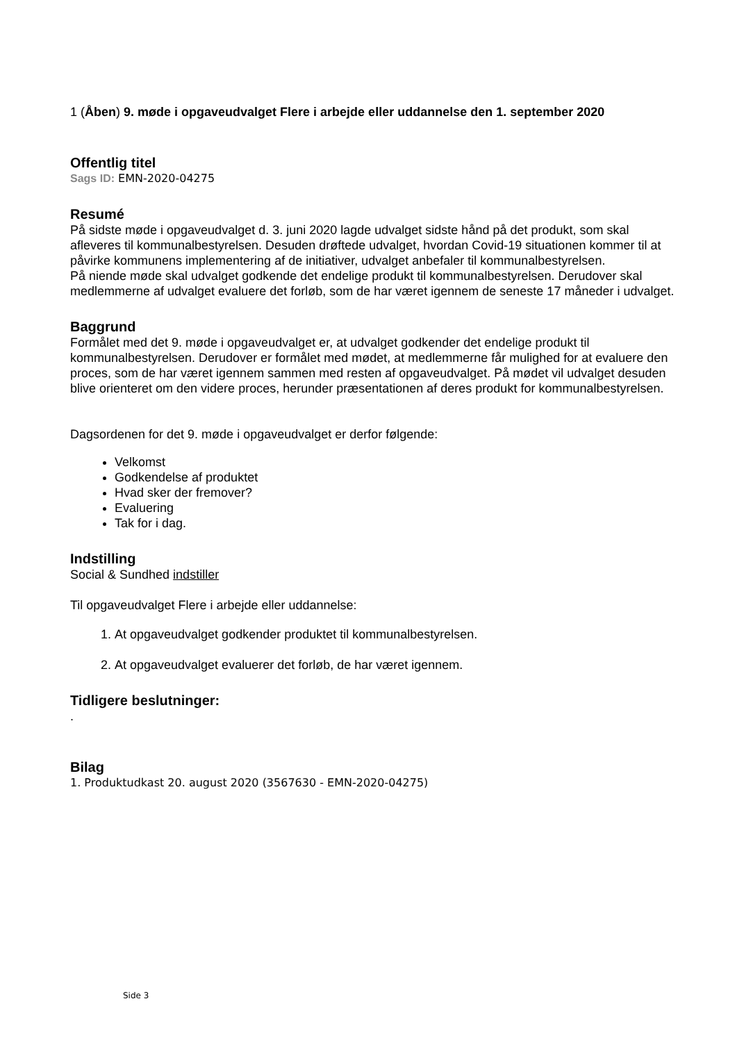1 (Åben) 9. møde i opgaveudvalget Flere i arbejde eller uddannelse den 1. september 2020
Offentlig titel
Sags ID: EMN-2020-04275
Resumé
På sidste møde i opgaveudvalget d. 3. juni 2020 lagde udvalget sidste hånd på det produkt, som skal afleveres til kommunalbestyrelsen. Desuden drøftede udvalget, hvordan Covid-19 situationen kommer til at påvirke kommunens implementering af de initiativer, udvalget anbefaler til kommunalbestyrelsen.
På niende møde skal udvalget godkende det endelige produkt til kommunalbestyrelsen. Derudover skal medlemmerne af udvalget evaluere det forløb, som de har været igennem de seneste 17 måneder i udvalget.
Baggrund
Formålet med det 9. møde i opgaveudvalget er, at udvalget godkender det endelige produkt til kommunalbestyrelsen. Derudover er formålet med mødet, at medlemmerne får mulighed for at evaluere den proces, som de har været igennem sammen med resten af opgaveudvalget. På mødet vil udvalget desuden blive orienteret om den videre proces, herunder præsentationen af deres produkt for kommunalbestyrelsen.
Dagsordenen for det 9. møde i opgaveudvalget er derfor følgende:
Velkomst
Godkendelse af produktet
Hvad sker der fremover?
Evaluering
Tak for i dag.
Indstilling
Social & Sundhed indstiller
Til opgaveudvalget Flere i arbejde eller uddannelse:
1. At opgaveudvalget godkender produktet til kommunalbestyrelsen.
2. At opgaveudvalget evaluerer det forløb, de har været igennem.
Tidligere beslutninger:
.
Bilag
1. Produktudkast 20. august 2020 (3567630 - EMN-2020-04275)
Side 3